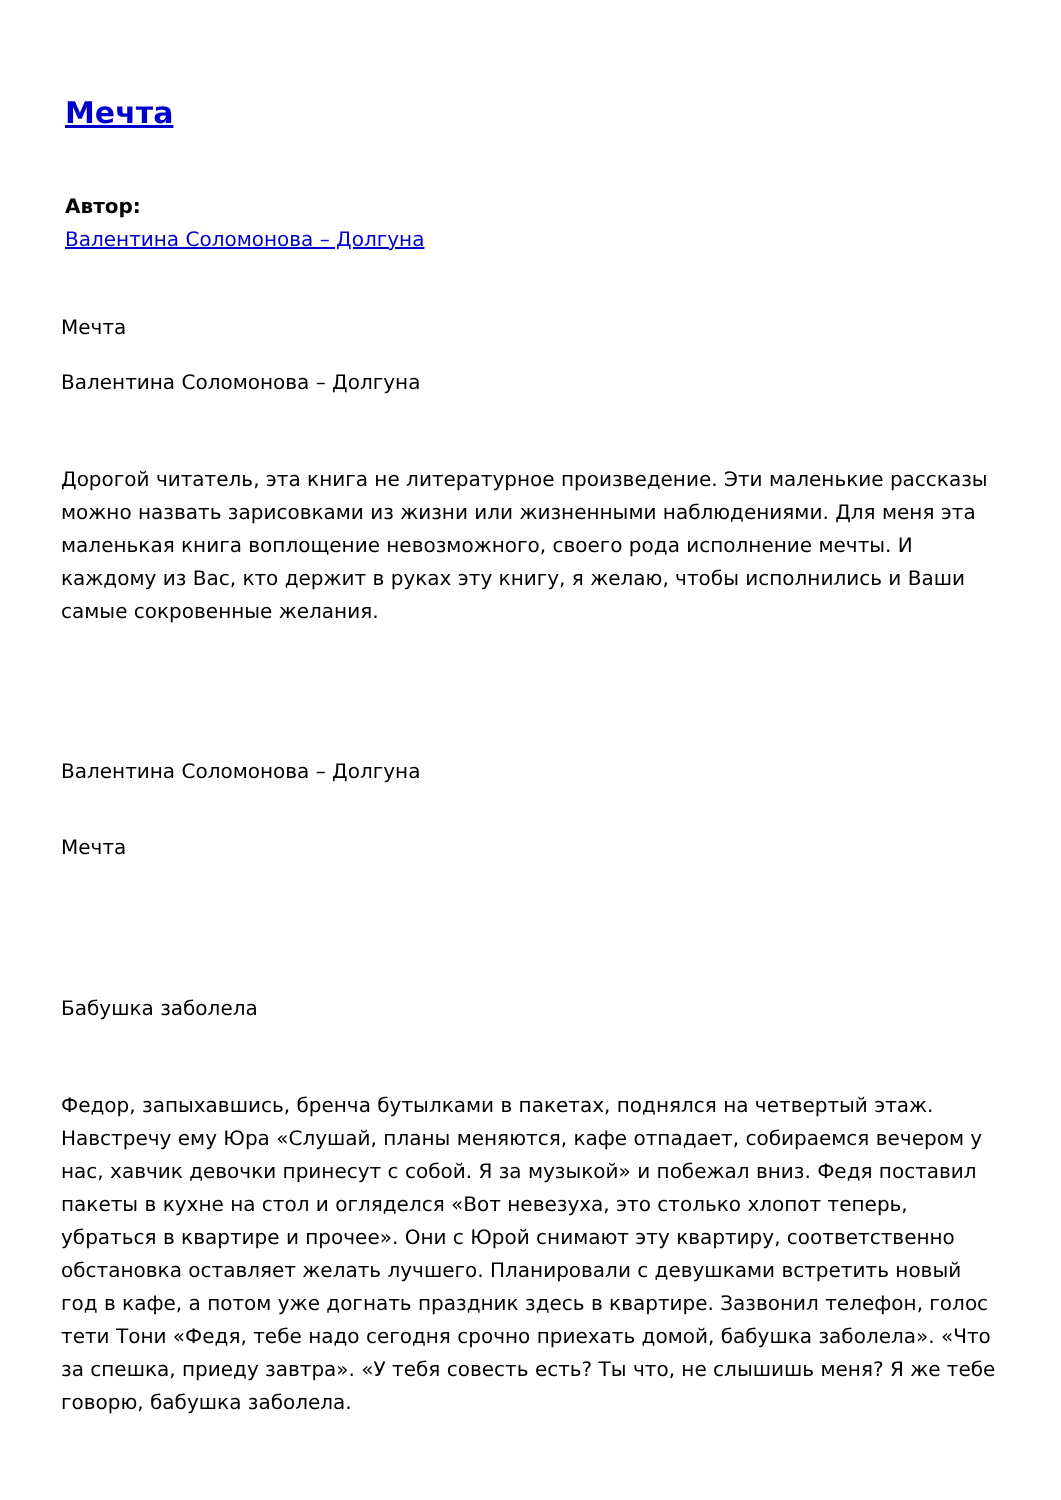Мечта
Автор:
Валентина Соломонова – Долгуна
Мечта
Валентина Соломонова – Долгуна
Дорогой читатель, эта книга не литературное произведение. Эти маленькие рассказы можно назвать зарисовками из жизни или жизненными наблюдениями. Для меня эта маленькая книга воплощение невозможного, своего рода исполнение мечты. И каждому из Вас, кто держит в руках эту книгу, я желаю, чтобы исполнились и Ваши самые сокровенные желания.
Валентина Соломонова – Долгуна
Мечта
Бабушка заболела
Федор, запыхавшись, бренча бутылками в пакетах, поднялся на четвертый этаж. Навстречу ему Юра «Слушай, планы меняются, кафе отпадает, собираемся вечером у нас, хавчик девочки принесут с собой. Я за музыкой» и побежал вниз. Федя поставил пакеты в кухне на стол и огляделся «Вот невезуха, это столько хлопот теперь, убраться в квартире и прочее». Они с Юрой снимают эту квартиру, соответственно обстановка оставляет желать лучшего. Планировали с девушками встретить новый год в кафе, а потом уже догнать праздник здесь в квартире. Зазвонил телефон, голос тети Тони «Федя, тебе надо сегодня срочно приехать домой, бабушка заболела». «Что за спешка, приеду завтра». «У тебя совесть есть? Ты что, не слышишь меня? Я же тебе говорю, бабушка заболела.